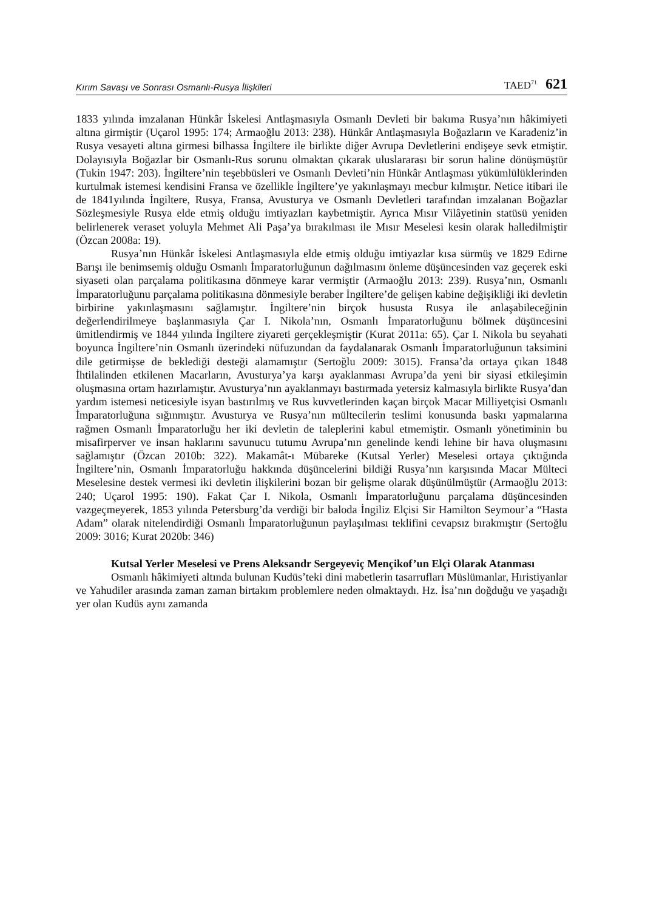Kırım Savaşı ve Sonrası Osmanlı-Rusya İlişkileri TAED<sup>71</sup> 621
1833 yılında imzalanan Hünkâr İskelesi Antlaşmasıyla Osmanlı Devleti bir bakıma Rusya’nın hâkimiyeti altına girmiştir (Uçarol 1995: 174; Armaoğlu 2013: 238). Hünkâr Antlaşmasıyla Boğazların ve Karadeniz’in Rusya vesayeti altına girmesi bilhassa İngiltere ile birlikte diğer Avrupa Devletlerini endişeye sevk etmiştir. Dolayısıyla Boğazlar bir Osmanlı-Rus sorunu olmaktan çıkarak uluslararası bir sorun haline dönüşmüştür (Tukin 1947: 203). İngiltere’nin teşebbüsleri ve Osmanlı Devleti’nin Hünkâr Antlaşması yükümlülüklerinden kurtulmak istemesi kendisini Fransa ve özellikle İngiltere’ye yakınlaşmayı mecbur kılmıştır. Netice itibari ile de 1841yılında İngiltere, Rusya, Fransa, Avusturya ve Osmanlı Devletleri tarafından imzalanan Boğazlar Sözleşmesiyle Rusya elde etmiş olduğu imtiyazları kaybetmiştir. Ayrıca Mısır Vilâyetinin statüsü yeniden belirlenerek veraset yoluyla Mehmet Ali Paşa’ya bırakılması ile Mısır Meselesi kesin olarak halledilmiştir (Özcan 2008a: 19).
Rusya’nın Hünkâr İskelesi Antlaşmasıyla elde etmiş olduğu imtiyazlar kısa sürmüş ve 1829 Edirne Barışı ile benimsemiş olduğu Osmanlı İmparatorluğunun dağılmasını önleme düşüncesinden vaz geçerek eski siyaseti olan parçalama politikasına dönmeye karar vermiştir (Armaoğlu 2013: 239). Rusya’nın, Osmanlı İmparatorluğunu parçalama politikasına dönmesiyle beraber İngiltere’de gelişen kabine değişikliği iki devletin birbirine yakınlaşmasını sağlamıştır. İngiltere’nin birçok hususta Rusya ile anlaşabileceğinin değerlendirilmeye başlanmasıyla Çar I. Nikola’nın, Osmanlı İmparatorluğunu bölmek düşüncesini ümitlendirmiş ve 1844 yılında İngiltere ziyareti gerçekleşmiştir (Kurat 2011a: 65). Çar I. Nikola bu seyahati boyunca İngiltere’nin Osmanlı üzerindeki nüfuzundan da faydalanarak Osmanlı İmparatorluğunun taksimini dile getirmişse de beklediği desteği alamamıştır (Sertoğlu 2009: 3015). Fransa’da ortaya çıkan 1848 İhtilalinden etkilenen Macarların, Avusturya’ya karşı ayaklanması Avrupa’da yeni bir siyasi etkileşimin oluşmasına ortam hazırlamıştır. Avusturya’nın ayaklanmayı bastırmada yetersiz kalmasıyla birlikte Rusya’dan yardım istemesi neticesiyle isyan bastırılmış ve Rus kuvvetlerinden kaçan birçok Macar Milliyetçisi Osmanlı İmparatorluğuna sığınmıştır. Avusturya ve Rusya’nın mültecilerin teslimi konusunda baskı yapmalarına rağmen Osmanlı İmparatorluğu her iki devletin de taleplerini kabul etmemiştir. Osmanlı yönetiminin bu misafirperver ve insan haklarını savunucu tutumu Avrupa’nın genelinde kendi lehine bir hava oluşmasını sağlamıştır (Özcan 2010b: 322). Makamât-ı Mübareke (Kutsal Yerler) Meselesi ortaya çıktığında İngiltere’nin, Osmanlı İmparatorluğu hakkında düşüncelerini bildiği Rusya’nın karşısında Macar Mülteci Meselesine destek vermesi iki devletin ilişkilerini bozan bir gelişme olarak düşünülmüştür (Armaoğlu 2013: 240; Uçarol 1995: 190). Fakat Çar I. Nikola, Osmanlı İmparatorluğunu parçalama düşüncesinden vazgeçmeyerek, 1853 yılında Petersburg’da verdiği bir baloda İngiliz Elçisi Sir Hamilton Seymour’a “Hasta Adam” olarak nitelendirdiği Osmanlı İmparatorluğunun paylaşılması teklifini cevapsız bırakmıştır (Sertoğlu 2009: 3016; Kurat 2020b: 346)
Kutsal Yerler Meselesi ve Prens Aleksandr Sergeyeviç Mençikof’un Elçi Olarak Atanması
Osmanlı hâkimiyeti altında bulunan Kudüs’teki dini mabetlerin tasarrufları Müslümanlar, Hıristiyanlar ve Yahudiler arasında zaman zaman birtakım problemlere neden olmaktaydı. Hz. İsa’nın doğduğu ve yaşadığı yer olan Kudüs aynı zamanda